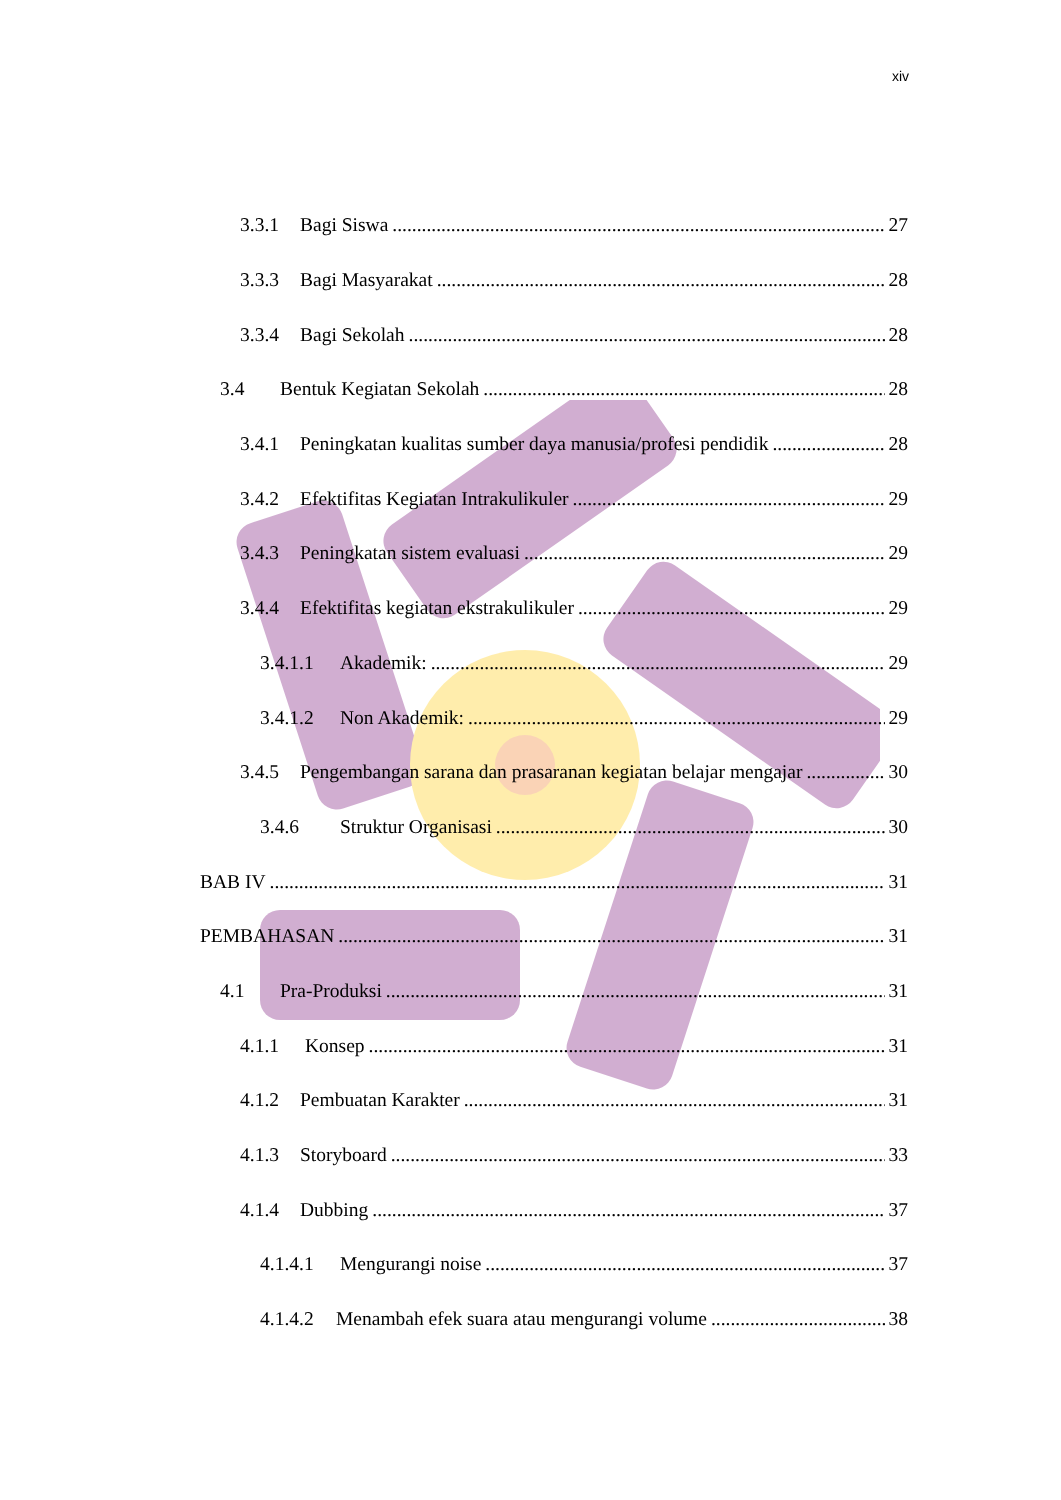xiv
3.3.1 Bagi Siswa 27
3.3.3 Bagi Masyarakat 28
3.3.4 Bagi Sekolah 28
3.4 Bentuk Kegiatan Sekolah 28
3.4.1 Peningkatan kualitas sumber daya manusia/profesi pendidik 28
3.4.2 Efektifitas Kegiatan Intrakulikuler 29
3.4.3 Peningkatan sistem evaluasi 29
3.4.4 Efektifitas kegiatan ekstrakulikuler 29
3.4.1.1 Akademik: 29
3.4.1.2 Non Akademik: 29
3.4.5 Pengembangan sarana dan prasaranan kegiatan belajar mengajar 30
3.4.6 Struktur Organisasi 30
BAB IV 31
PEMBAHASAN 31
4.1 Pra-Produksi 31
4.1.1 Konsep 31
4.1.2 Pembuatan Karakter 31
4.1.3 Storyboard 33
4.1.4 Dubbing 37
4.1.4.1 Mengurangi noise 37
4.1.4.2 Menambah efek suara atau mengurangi volume 38